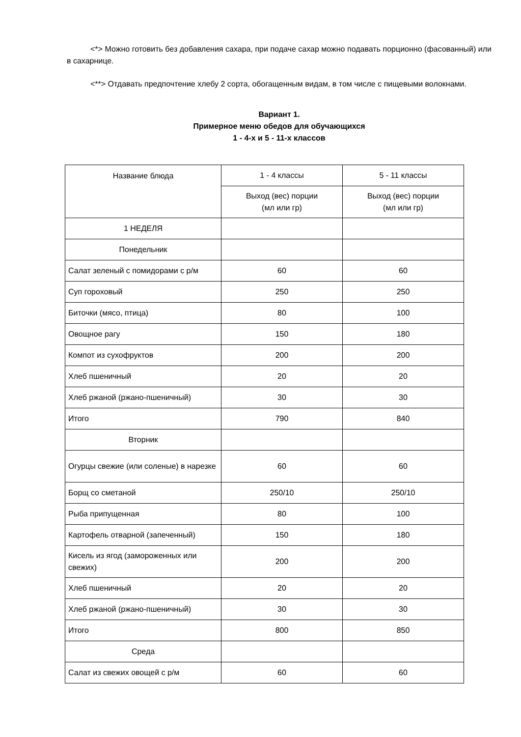<*> Можно готовить без добавления сахара, при подаче сахар можно подавать порционно (фасованный) или в сахарнице.
<**> Отдавать предпочтение хлебу 2 сорта, обогащенным видам, в том числе с пищевыми волокнами.
Вариант 1.
Примерное меню обедов для обучающихся
1 - 4-х и 5 - 11-х классов
| Название блюда | 1 - 4 классы | 5 - 11 классы |
| | Выход (вес) порции (мл или гр) | Выход (вес) порции (мл или гр) |
| 1 НЕДЕЛЯ | | |
| Понедельник | | |
| Салат зеленый с помидорами с р/м | 60 | 60 |
| Суп гороховый | 250 | 250 |
| Биточки (мясо, птица) | 80 | 100 |
| Овощное рагу | 150 | 180 |
| Компот из сухофруктов | 200 | 200 |
| Хлеб пшеничный | 20 | 20 |
| Хлеб ржаной (ржано-пшеничный) | 30 | 30 |
| Итого | 790 | 840 |
| Вторник | | |
| Огурцы свежие (или соленые) в нарезке | 60 | 60 |
| Борщ со сметаной | 250/10 | 250/10 |
| Рыба припущенная | 80 | 100 |
| Картофель отварной (запеченный) | 150 | 180 |
| Кисель из ягод (замороженных или свежих) | 200 | 200 |
| Хлеб пшеничный | 20 | 20 |
| Хлеб ржаной (ржано-пшеничный) | 30 | 30 |
| Итого | 800 | 850 |
| Среда | | |
| Салат из свежих овощей с р/м | 60 | 60 |